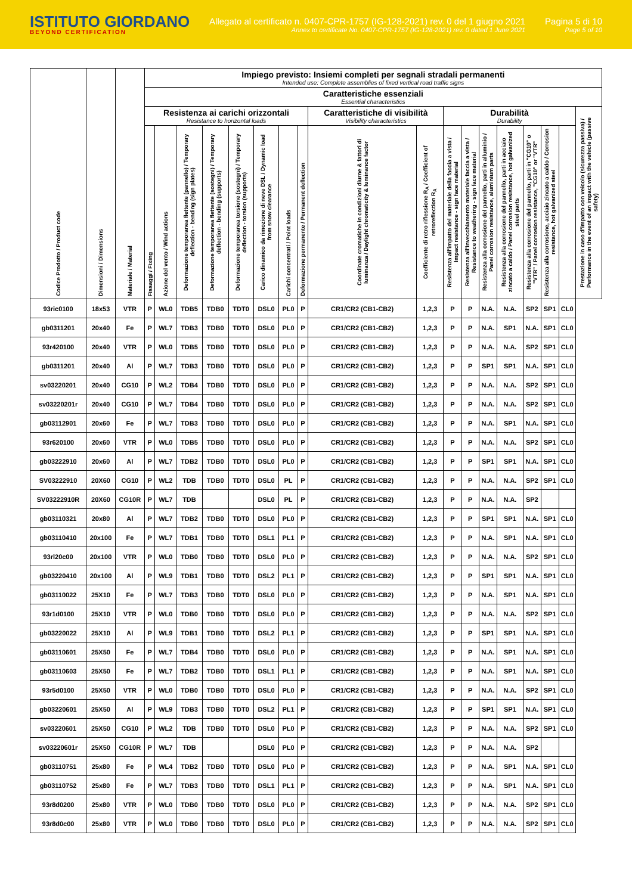ISTITUTO GIORDANO
BEYOND CERTIFICATION
Allegato al certificato n. 0407-CPR-1757 (IG-128-2021) rev. 0 del 1 giugno 2021
Annex to certificate No. 0407-CPR-1757 (IG-128-2021) rev. 0 dated 1 June 2021
Pagina 5 di 10
Page 5 of 10
| Codice Prodotto / Product code | Dimensioni / Dimensions | Materiale / Material | Impiego previsto: Insiemi completi per segnali stradali permanenti Intended use: Complete assemblies of fixed vertical road traffic signs | | | | | | | | | | | | | | | | | |
| --- | --- | --- | --- | --- | --- | --- | --- | --- | --- | --- | --- | --- | --- | --- | --- | --- | --- | --- | --- | --- |
| | | | Caratteristiche essenziali Essential characteristics | | | | | | | | | | | | | | | | | |
| | | | Resistenza ai carichi orizzontali Resistance to horizontal loads | | | | | | | | Caratteristiche di visibilità Visibility characteristics | | Durabilità Durability | | | | | | | Prestazione in caso d'impatto con veicolo (sicurezza passiva) / Performance in the event of an impact with the vehicle (passive safety) |
| | | | Fissaggi / Fixing | Azione del vento / Wind actions | Deformazione temporanea flettente (pannello) / Temporary deflection - bending (sign plates) | Deformazione temporanea flettente (sostegni) / Temporary deflection - bending (supports) | Deformazione temporanea torsione (sostegni) / Temporary deflection - torsion (supports) | Carico dinamico da rimozione di neve DSL / Dynamic load from snow clearance | Carichi concentrati / Point loads | Deformazione permanente / Permanent deflection | Coordinate cromatiche in condizioni diurne & fattori di luminanza / Daylight chromaticity & luminance factor | Coefficiente di retro riflessione R<sub>A</sub> / Coefficient of retroreflection R<sub>A</sub> | Resistenza all'impatto del materiale della faccia a vista / Impact resistance - sign face material | Resistenza all'invecchiamento materiale faccia a vista / Resistance to weathering - sign face material | Resistenza alla corrosione del pannello, parti in alluminio / Panel corrosion resistance, aluminium parts | Resistenza alla corrosione del pannello, parti in acciaio zincato a caldo / Panel corrosion resistance, hot galvanized steel parts | Resistenza alla corrosione del pannello, parti in "CG10" o "VTR" / Panel corrosion resistance, "CG10" or "VTR" | Resistenza alla corrosione, acciaio zincato a caldo / Corrosion resistance, hot galvanized steel | | |
| 93ric0100 | 18x53 | VTR | P | WL0 | TDB5 | TDB0 | TDT0 | DSL0 | PL0 | P | CR1/CR2 (CB1-CB2) | 1,2,3 | P | P | N.A. | N.A. | SP2 | SP1 | CL0 | |
| gb0311201 | 20x40 | Fe | P | WL7 | TDB3 | TDB0 | TDT0 | DSL0 | PL0 | P | CR1/CR2 (CB1-CB2) | 1,2,3 | P | P | N.A. | SP1 | N.A. | SP1 | CL0 | |
| 93r420100 | 20x40 | VTR | P | WL0 | TDB5 | TDB0 | TDT0 | DSL0 | PL0 | P | CR1/CR2 (CB1-CB2) | 1,2,3 | P | P | N.A. | N.A. | SP2 | SP1 | CL0 | |
| gb0311201 | 20x40 | Al | P | WL7 | TDB3 | TDB0 | TDT0 | DSL0 | PL0 | P | CR1/CR2 (CB1-CB2) | 1,2,3 | P | P | SP1 | SP1 | N.A. | SP1 | CL0 | |
| sv03220201 | 20x40 | CG10 | P | WL2 | TDB4 | TDB0 | TDT0 | DSL0 | PL0 | P | CR1/CR2 (CB1-CB2) | 1,2,3 | P | P | N.A. | N.A. | SP2 | SP1 | CL0 | |
| sv03220201r | 20x40 | CG10 | P | WL7 | TDB4 | TDB0 | TDT0 | DSL0 | PL0 | P | CR1/CR2 (CB1-CB2) | 1,2,3 | P | P | N.A. | N.A. | SP2 | SP1 | CL0 | |
| gb03112901 | 20x60 | Fe | P | WL7 | TDB3 | TDB0 | TDT0 | DSL0 | PL0 | P | CR1/CR2 (CB1-CB2) | 1,2,3 | P | P | N.A. | SP1 | N.A. | SP1 | CL0 | |
| 93r620100 | 20x60 | VTR | P | WL0 | TDB5 | TDB0 | TDT0 | DSL0 | PL0 | P | CR1/CR2 (CB1-CB2) | 1,2,3 | P | P | N.A. | N.A. | SP2 | SP1 | CL0 | |
| gb03222910 | 20x60 | Al | P | WL7 | TDB2 | TDB0 | TDT0 | DSL0 | PL0 | P | CR1/CR2 (CB1-CB2) | 1,2,3 | P | P | SP1 | SP1 | N.A. | SP1 | CL0 | |
| SV03222910 | 20X60 | CG10 | P | WL2 | TDB | TDB0 | TDT0 | DSL0 | PL | P | CR1/CR2 (CB1-CB2) | 1,2,3 | P | P | N.A. | N.A. | SP2 | SP1 | CL0 | |
| SV03222910R | 20X60 | CG10R | P | WL7 | TDB | | | DSL0 | PL | P | CR1/CR2 (CB1-CB2) | 1,2,3 | P | P | N.A. | N.A. | SP2 | | | |
| gb03110321 | 20x80 | Al | P | WL7 | TDB2 | TDB0 | TDT0 | DSL0 | PL0 | P | CR1/CR2 (CB1-CB2) | 1,2,3 | P | P | SP1 | SP1 | N.A. | SP1 | CL0 | |
| gb03110410 | 20x100 | Fe | P | WL7 | TDB1 | TDB0 | TDT0 | DSL1 | PL1 | P | CR1/CR2 (CB1-CB2) | 1,2,3 | P | P | N.A. | SP1 | N.A. | SP1 | CL0 | |
| 93rl20c00 | 20x100 | VTR | P | WL0 | TDB0 | TDB0 | TDT0 | DSL0 | PL0 | P | CR1/CR2 (CB1-CB2) | 1,2,3 | P | P | N.A. | N.A. | SP2 | SP1 | CL0 | |
| gb03220410 | 20x100 | Al | P | WL9 | TDB1 | TDB0 | TDT0 | DSL2 | PL1 | P | CR1/CR2 (CB1-CB2) | 1,2,3 | P | P | SP1 | SP1 | N.A. | SP1 | CL0 | |
| gb03110022 | 25X10 | Fe | P | WL7 | TDB3 | TDB0 | TDT0 | DSL0 | PL0 | P | CR1/CR2 (CB1-CB2) | 1,2,3 | P | P | N.A. | SP1 | N.A. | SP1 | CL0 | |
| 93r1d0100 | 25X10 | VTR | P | WL0 | TDB0 | TDB0 | TDT0 | DSL0 | PL0 | P | CR1/CR2 (CB1-CB2) | 1,2,3 | P | P | N.A. | N.A. | SP2 | SP1 | CL0 | |
| gb03220022 | 25X10 | Al | P | WL9 | TDB1 | TDB0 | TDT0 | DSL2 | PL1 | P | CR1/CR2 (CB1-CB2) | 1,2,3 | P | P | SP1 | SP1 | N.A. | SP1 | CL0 | |
| gb03110601 | 25X50 | Fe | P | WL7 | TDB4 | TDB0 | TDT0 | DSL0 | PL0 | P | CR1/CR2 (CB1-CB2) | 1,2,3 | P | P | N.A. | SP1 | N.A. | SP1 | CL0 | |
| gb03110603 | 25X50 | Fe | P | WL7 | TDB2 | TDB0 | TDT0 | DSL1 | PL1 | P | CR1/CR2 (CB1-CB2) | 1,2,3 | P | P | N.A. | SP1 | N.A. | SP1 | CL0 | |
| 93r5d0100 | 25X50 | VTR | P | WL0 | TDB0 | TDB0 | TDT0 | DSL0 | PL0 | P | CR1/CR2 (CB1-CB2) | 1,2,3 | P | P | N.A. | N.A. | SP2 | SP1 | CL0 | |
| gb03220601 | 25X50 | Al | P | WL9 | TDB3 | TDB0 | TDT0 | DSL2 | PL1 | P | CR1/CR2 (CB1-CB2) | 1,2,3 | P | P | SP1 | SP1 | N.A. | SP1 | CL0 | |
| sv03220601 | 25X50 | CG10 | P | WL2 | TDB | TDB0 | TDT0 | DSL0 | PL0 | P | CR1/CR2 (CB1-CB2) | 1,2,3 | P | P | N.A. | N.A. | SP2 | SP1 | CL0 | |
| sv03220601r | 25X50 | CG10R | P | WL7 | TDB | | | DSL0 | PL0 | P | CR1/CR2 (CB1-CB2) | 1,2,3 | P | P | N.A. | N.A. | SP2 | | | |
| gb03110751 | 25x80 | Fe | P | WL4 | TDB2 | TDB0 | TDT0 | DSL0 | PL0 | P | CR1/CR2 (CB1-CB2) | 1,2,3 | P | P | N.A. | SP1 | N.A. | SP1 | CL0 | |
| gb03110752 | 25x80 | Fe | P | WL7 | TDB3 | TDB0 | TDT0 | DSL1 | PL1 | P | CR1/CR2 (CB1-CB2) | 1,2,3 | P | P | N.A. | SP1 | N.A. | SP1 | CL0 | |
| 93r8d0200 | 25x80 | VTR | P | WL0 | TDB0 | TDB0 | TDT0 | DSL0 | PL0 | P | CR1/CR2 (CB1-CB2) | 1,2,3 | P | P | N.A. | N.A. | SP2 | SP1 | CL0 | |
| 93r8d0c00 | 25x80 | VTR | P | WL0 | TDB0 | TDB0 | TDT0 | DSL0 | PL0 | P | CR1/CR2 (CB1-CB2) | 1,2,3 | P | P | N.A. | N.A. | SP2 | SP1 | CL0 | |